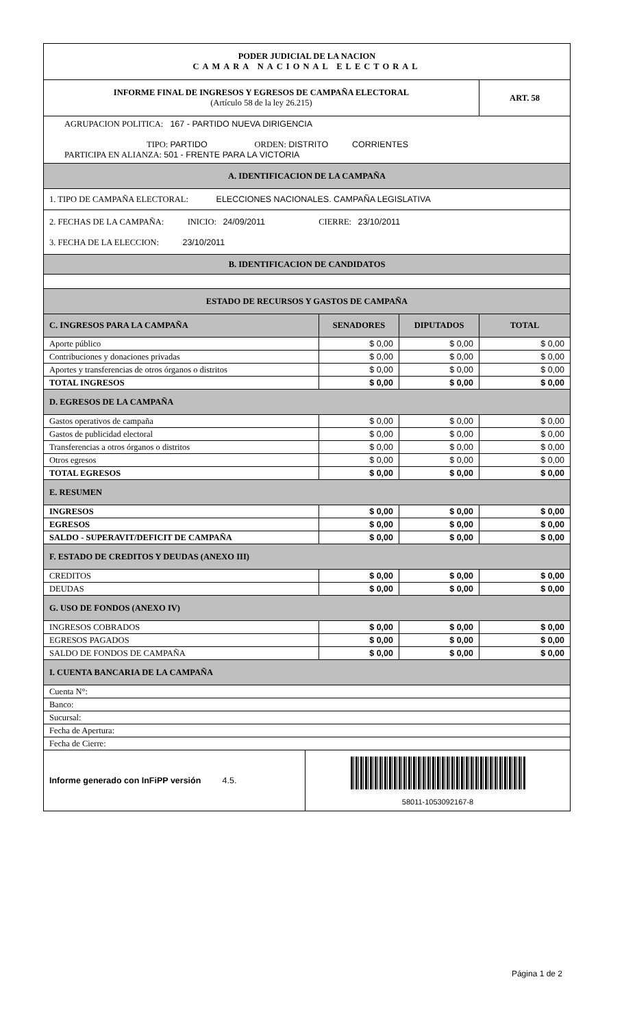| PODER JUDICIAL DE LA NACION CAMARA NACIONAL ELECTORAL | | | |
| INFORME FINAL DE INGRESOS Y EGRESOS DE CAMPAÑA ELECTORAL (Artículo 58 de la ley 26.215) | | | ART. 58 |
| AGRUPACION POLITICA: 167 - PARTIDO NUEVA DIRIGENCIA TIPO: PARTIDO ORDEN: DISTRITO CORRIENTES PARTICIPA EN ALIANZA: 501 - FRENTE PARA LA VICTORIA | | | |
| A. IDENTIFICACION DE LA CAMPAÑA | | | |
| 1. TIPO DE CAMPAÑA ELECTORAL: ELECCIONES NACIONALES. CAMPAÑA LEGISLATIVA | | | |
| 2. FECHAS DE LA CAMPAÑA: INICIO: 24/09/2011 CIERRE: 23/10/2011 3. FECHA DE LA ELECCION: 23/10/2011 | | | |
| B. IDENTIFICACION DE CANDIDATOS | | | |
| ESTADO DE RECURSOS Y GASTOS DE CAMPAÑA | | | |
| C. INGRESOS PARA LA CAMPAÑA | SENADORES | DIPUTADOS | TOTAL |
| Aporte público | $ 0,00 | $ 0,00 | $ 0,00 |
| Contribuciones y donaciones privadas | $ 0,00 | $ 0,00 | $ 0,00 |
| Aportes y transferencias de otros órganos o distritos | $ 0,00 | $ 0,00 | $ 0,00 |
| TOTAL INGRESOS | $ 0,00 | $ 0,00 | $ 0,00 |
| D. EGRESOS DE LA CAMPAÑA | | | |
| Gastos operativos de campaña | $ 0,00 | $ 0,00 | $ 0,00 |
| Gastos de publicidad electoral | $ 0,00 | $ 0,00 | $ 0,00 |
| Transferencias a otros órganos o distritos | $ 0,00 | $ 0,00 | $ 0,00 |
| Otros egresos | $ 0,00 | $ 0,00 | $ 0,00 |
| TOTAL EGRESOS | $ 0,00 | $ 0,00 | $ 0,00 |
| E. RESUMEN | | | |
| INGRESOS | $ 0,00 | $ 0,00 | $ 0,00 |
| EGRESOS | $ 0,00 | $ 0,00 | $ 0,00 |
| SALDO - SUPERAVIT/DEFICIT DE CAMPAÑA | $ 0,00 | $ 0,00 | $ 0,00 |
| F. ESTADO DE CREDITOS Y DEUDAS (ANEXO III) | | | |
| CREDITOS | $ 0,00 | $ 0,00 | $ 0,00 |
| DEUDAS | $ 0,00 | $ 0,00 | $ 0,00 |
| G. USO DE FONDOS (ANEXO IV) | | | |
| INGRESOS COBRADOS | $ 0,00 | $ 0,00 | $ 0,00 |
| EGRESOS PAGADOS | $ 0,00 | $ 0,00 | $ 0,00 |
| SALDO DE FONDOS DE CAMPAÑA | $ 0,00 | $ 0,00 | $ 0,00 |
| I. CUENTA BANCARIA DE LA CAMPAÑA | | | |
| Cuenta N°: | | | |
| Banco: | | | |
| Sucursal: | | | |
| Fecha de Apertura: | | | |
| Fecha de Cierre: | | | |
| Informe generado con InFiPP versión 4.5. | 58011-1053092167-8 |
Página 1 de 2